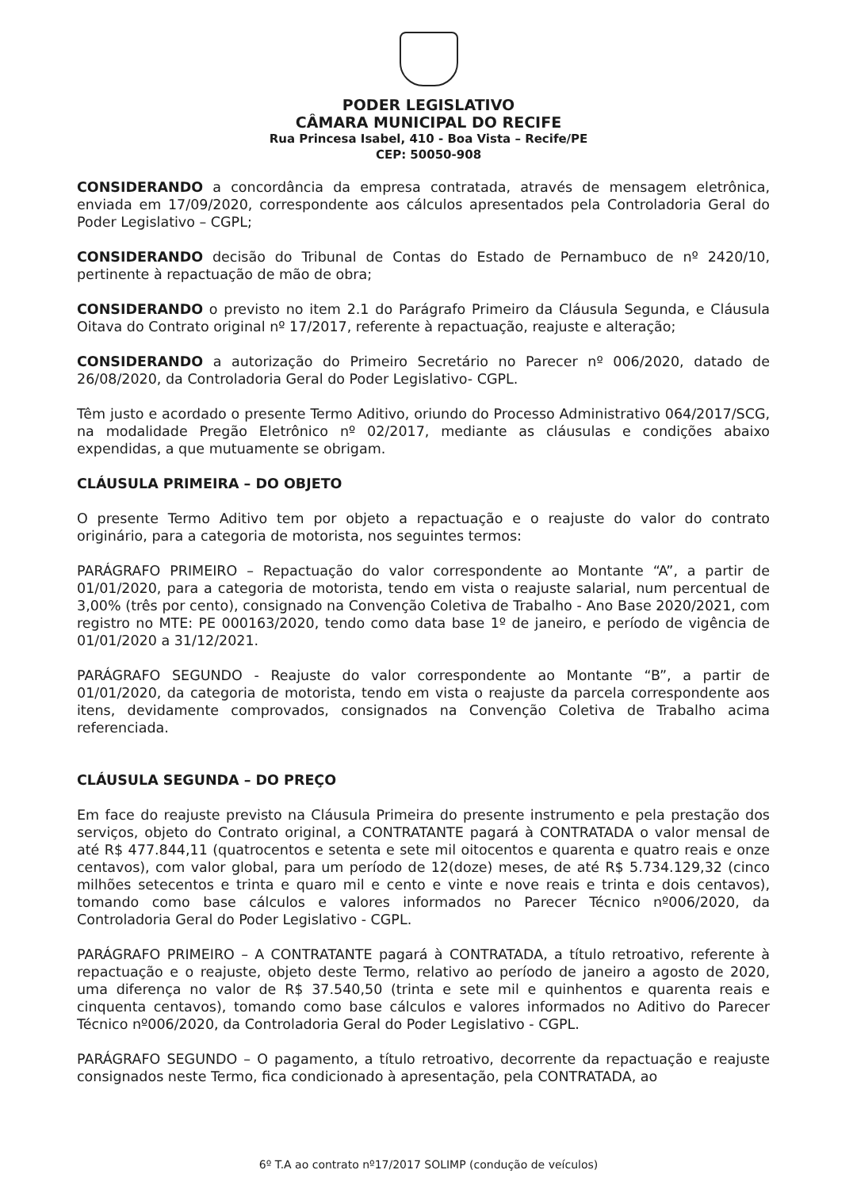PODER LEGISLATIVO
CÂMARA MUNICIPAL DO RECIFE
Rua Princesa Isabel, 410 - Boa Vista – Recife/PE
CEP: 50050-908
CONSIDERANDO a concordância da empresa contratada, através de mensagem eletrônica, enviada em 17/09/2020, correspondente aos cálculos apresentados pela Controladoria Geral do Poder Legislativo – CGPL;
CONSIDERANDO decisão do Tribunal de Contas do Estado de Pernambuco de nº 2420/10, pertinente à repactuação de mão de obra;
CONSIDERANDO o previsto no item 2.1 do Parágrafo Primeiro da Cláusula Segunda, e Cláusula Oitava do Contrato original nº 17/2017, referente à repactuação, reajuste e alteração;
CONSIDERANDO a autorização do Primeiro Secretário no Parecer nº 006/2020, datado de 26/08/2020, da Controladoria Geral do Poder Legislativo- CGPL.
Têm justo e acordado o presente Termo Aditivo, oriundo do Processo Administrativo 064/2017/SCG, na modalidade Pregão Eletrônico nº 02/2017, mediante as cláusulas e condições abaixo expendidas, a que mutuamente se obrigam.
CLÁUSULA PRIMEIRA – DO OBJETO
O presente Termo Aditivo tem por objeto a repactuação e o reajuste do valor do contrato originário, para a categoria de motorista, nos seguintes termos:
PARÁGRAFO PRIMEIRO – Repactuação do valor correspondente ao Montante “A”, a partir de 01/01/2020, para a categoria de motorista, tendo em vista o reajuste salarial, num percentual de 3,00% (três por cento), consignado na Convenção Coletiva de Trabalho - Ano Base 2020/2021, com registro no MTE: PE 000163/2020, tendo como data base 1º de janeiro, e período de vigência de 01/01/2020 a 31/12/2021.
PARÁGRAFO SEGUNDO - Reajuste do valor correspondente ao Montante “B”, a partir de 01/01/2020, da categoria de motorista, tendo em vista o reajuste da parcela correspondente aos itens, devidamente comprovados, consignados na Convenção Coletiva de Trabalho acima referenciada.
CLÁUSULA SEGUNDA – DO PREÇO
Em face do reajuste previsto na Cláusula Primeira do presente instrumento e pela prestação dos serviços, objeto do Contrato original, a CONTRATANTE pagará à CONTRATADA o valor mensal de até R$ 477.844,11 (quatrocentos e setenta e sete mil oitocentos e quarenta e quatro reais e onze centavos), com valor global, para um período de 12(doze) meses, de até R$ 5.734.129,32 (cinco milhões setecentos e trinta e quaro mil e cento e vinte e nove reais e trinta e dois centavos), tomando como base cálculos e valores informados no Parecer Técnico nº006/2020, da Controladoria Geral do Poder Legislativo - CGPL.
PARÁGRAFO PRIMEIRO – A CONTRATANTE pagará à CONTRATADA, a título retroativo, referente à repactuação e o reajuste, objeto deste Termo, relativo ao período de janeiro a agosto de 2020, uma diferença no valor de R$ 37.540,50 (trinta e sete mil e quinhentos e quarenta reais e cinquenta centavos), tomando como base cálculos e valores informados no Aditivo do Parecer Técnico nº006/2020, da Controladoria Geral do Poder Legislativo - CGPL.
PARÁGRAFO SEGUNDO – O pagamento, a título retroativo, decorrente da repactuação e reajuste consignados neste Termo, fica condicionado à apresentação, pela CONTRATADA, ao
6º T.A ao contrato nº17/2017 SOLIMP (condução de veículos)